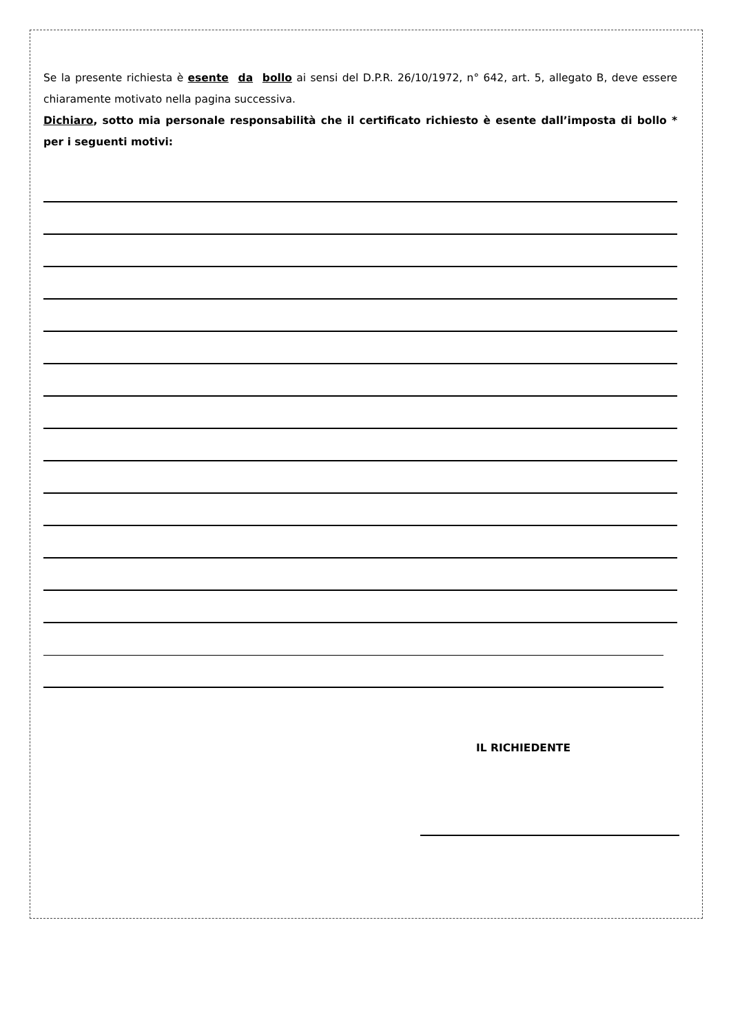Se la presente richiesta è esente da bollo ai sensi del D.P.R. 26/10/1972, n° 642, art. 5, allegato B, deve essere chiaramente motivato nella pagina successiva.
Dichiaro, sotto mia personale responsabilità che il certificato richiesto è esente dall’imposta di bollo * per i seguenti motivi:
IL RICHIEDENTE